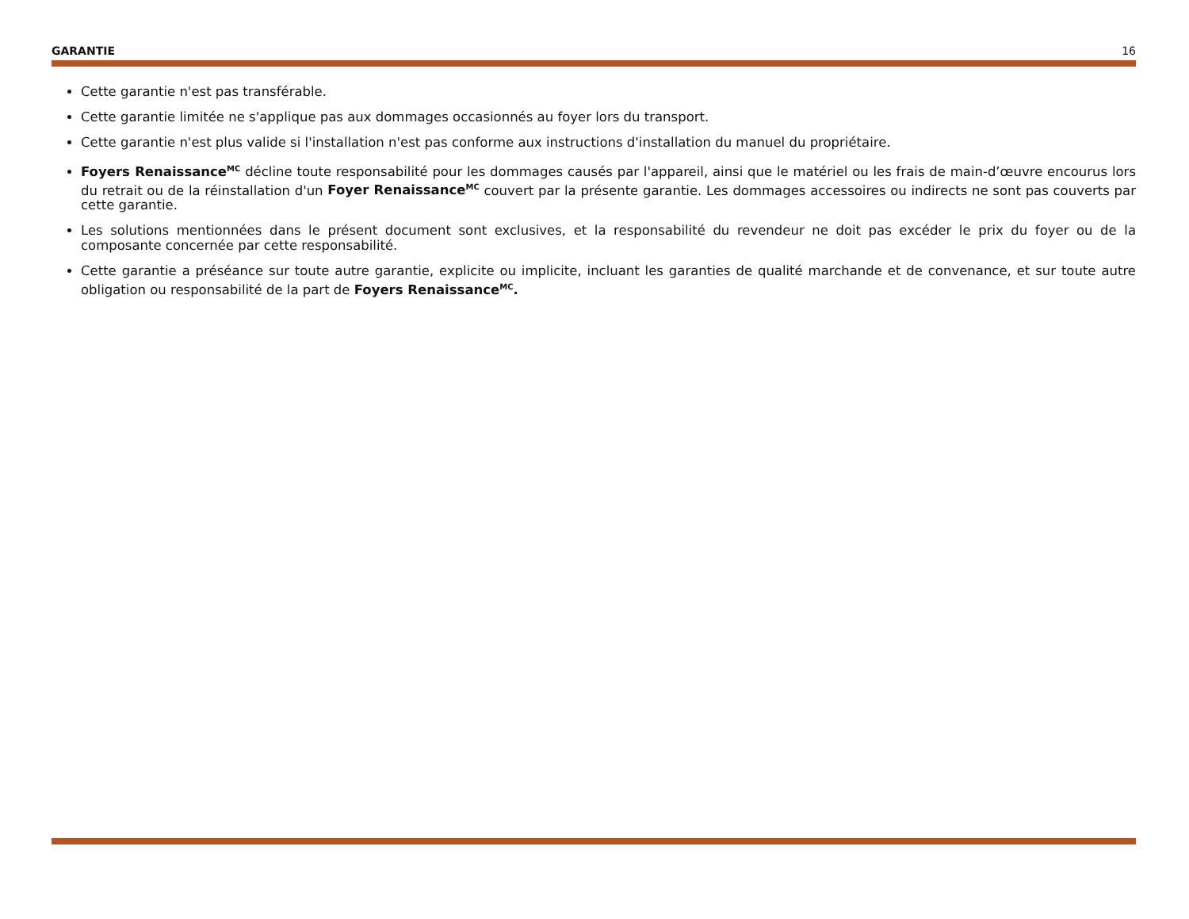GARANTIE 16
Cette garantie n'est pas transférable.
Cette garantie limitée ne s'applique pas aux dommages occasionnés au foyer lors du transport.
Cette garantie n'est plus valide si l'installation n'est pas conforme aux instructions d'installation du manuel du propriétaire.
Foyers Renaissance<sup>MC</sup> décline toute responsabilité pour les dommages causés par l'appareil, ainsi que le matériel ou les frais de main-d’œuvre encourus lors du retrait ou de la réinstallation d'un Foyer Renaissance<sup>MC</sup> couvert par la présente garantie. Les dommages accessoires ou indirects ne sont pas couverts par cette garantie.
Les solutions mentionnées dans le présent document sont exclusives, et la responsabilité du revendeur ne doit pas excéder le prix du foyer ou de la composante concernée par cette responsabilité.
Cette garantie a préséance sur toute autre garantie, explicite ou implicite, incluant les garanties de qualité marchande et de convenance, et sur toute autre obligation ou responsabilité de la part de Foyers Renaissance<sup>MC</sup>.